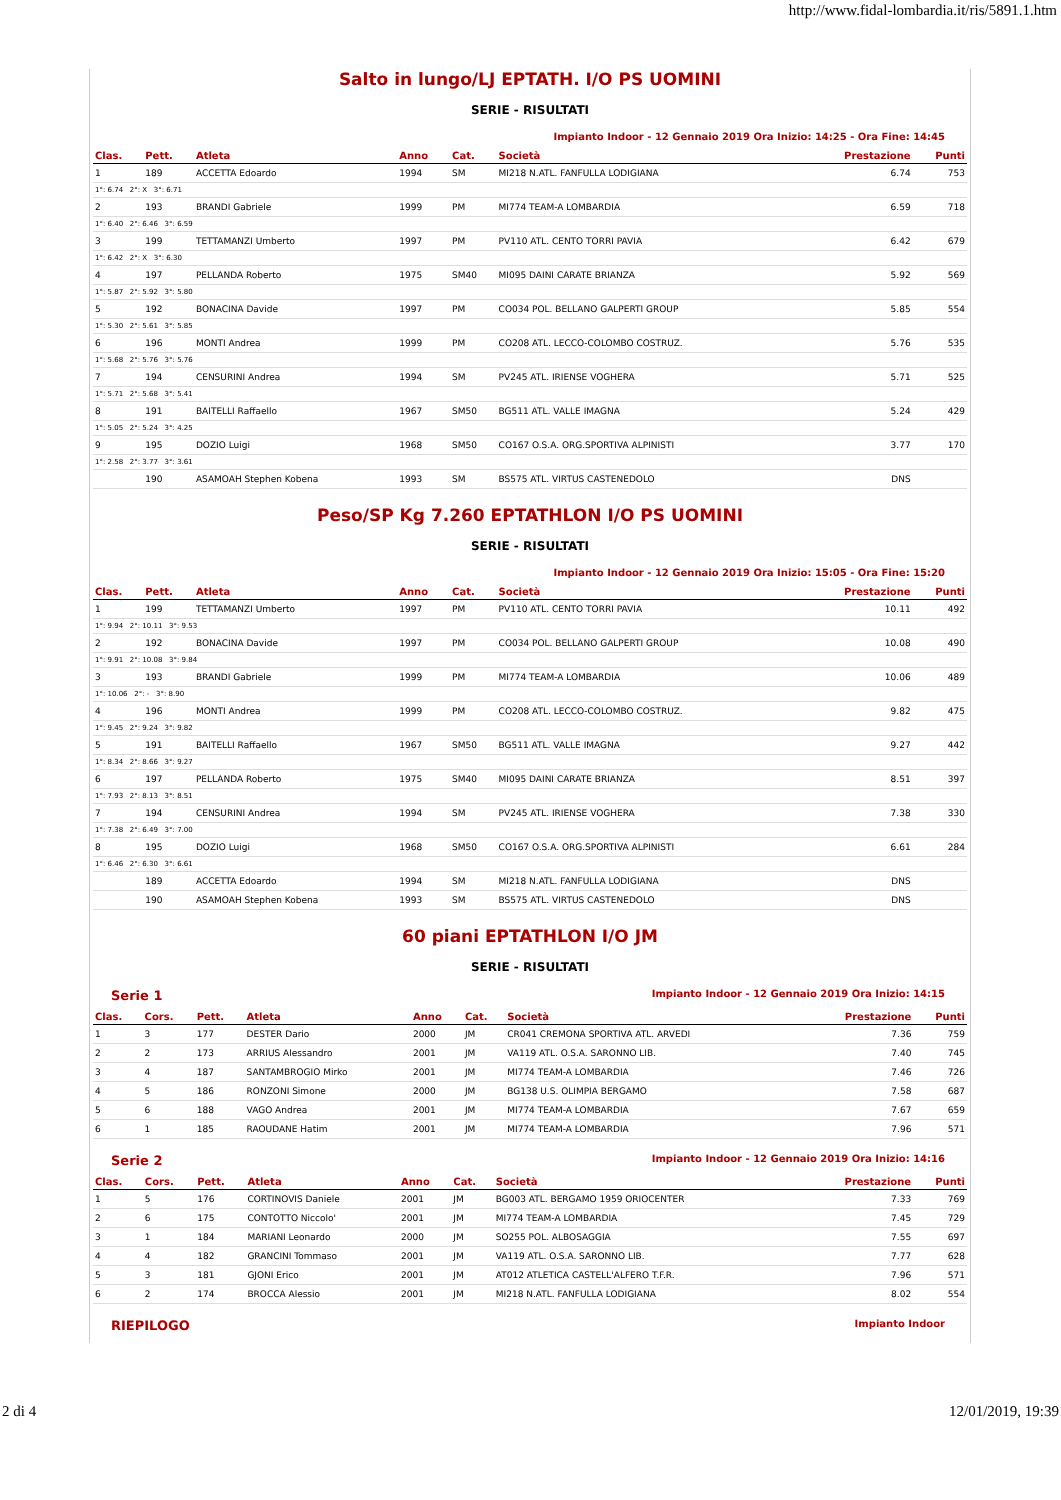http://www.fidal-lombardia.it/ris/5891.1.htm
Salto in lungo/LJ EPTATH. I/O PS UOMINI
SERIE - RISULTATI
Impianto Indoor - 12 Gennaio 2019 Ora Inizio: 14:25 - Ora Fine: 14:45
| Clas. | Pett. | Atleta | Anno | Cat. | Società | Prestazione | Punti |
| --- | --- | --- | --- | --- | --- | --- | --- |
| 1 | 189 | ACCETTA Edoardo | 1994 | SM | MI218 N.ATL. FANFULLA LODIGIANA | 6.74 | 753 |
| 1°: 6.74 2°: X 3°: 6.71 | | | | | | | |
| 2 | 193 | BRANDI Gabriele | 1999 | PM | MI774 TEAM-A LOMBARDIA | 6.59 | 718 |
| 1°: 6.40 2°: 6.46 3°: 6.59 | | | | | | | |
| 3 | 199 | TETTAMANZI Umberto | 1997 | PM | PV110 ATL. CENTO TORRI PAVIA | 6.42 | 679 |
| 1°: 6.42 2°: X 3°: 6.30 | | | | | | | |
| 4 | 197 | PELLANDA Roberto | 1975 | SM40 | MI095 DAINI CARATE BRIANZA | 5.92 | 569 |
| 1°: 5.87 2°: 5.92 3°: 5.80 | | | | | | | |
| 5 | 192 | BONACINA Davide | 1997 | PM | CO034 POL. BELLANO GALPERTI GROUP | 5.85 | 554 |
| 1°: 5.30 2°: 5.61 3°: 5.85 | | | | | | | |
| 6 | 196 | MONTI Andrea | 1999 | PM | CO208 ATL. LECCO-COLOMBO COSTRUZ. | 5.76 | 535 |
| 1°: 5.68 2°: 5.76 3°: 5.76 | | | | | | | |
| 7 | 194 | CENSURINI Andrea | 1994 | SM | PV245 ATL. IRIENSE VOGHERA | 5.71 | 525 |
| 1°: 5.71 2°: 5.68 3°: 5.41 | | | | | | | |
| 8 | 191 | BAITELLI Raffaello | 1967 | SM50 | BG511 ATL. VALLE IMAGNA | 5.24 | 429 |
| 1°: 5.05 2°: 5.24 3°: 4.25 | | | | | | | |
| 9 | 195 | DOZIO Luigi | 1968 | SM50 | CO167 O.S.A. ORG.SPORTIVA ALPINISTI | 3.77 | 170 |
| 1°: 2.58 2°: 3.77 3°: 3.61 | | | | | | | |
| | 190 | ASAMOAH Stephen Kobena | 1993 | SM | BS575 ATL. VIRTUS CASTENEDOLO | DNS | |
Peso/SP Kg 7.260 EPTATHLON I/O PS UOMINI
SERIE - RISULTATI
Impianto Indoor - 12 Gennaio 2019 Ora Inizio: 15:05 - Ora Fine: 15:20
| Clas. | Pett. | Atleta | Anno | Cat. | Società | Prestazione | Punti |
| --- | --- | --- | --- | --- | --- | --- | --- |
| 1 | 199 | TETTAMANZI Umberto | 1997 | PM | PV110 ATL. CENTO TORRI PAVIA | 10.11 | 492 |
| 1°: 9.94 2°: 10.11 3°: 9.53 | | | | | | | |
| 2 | 192 | BONACINA Davide | 1997 | PM | CO034 POL. BELLANO GALPERTI GROUP | 10.08 | 490 |
| 1°: 9.91 2°: 10.08 3°: 9.84 | | | | | | | |
| 3 | 193 | BRANDI Gabriele | 1999 | PM | MI774 TEAM-A LOMBARDIA | 10.06 | 489 |
| 1°: 10.06 2°: - 3°: 8.90 | | | | | | | |
| 4 | 196 | MONTI Andrea | 1999 | PM | CO208 ATL. LECCO-COLOMBO COSTRUZ. | 9.82 | 475 |
| 1°: 9.45 2°: 9.24 3°: 9.82 | | | | | | | |
| 5 | 191 | BAITELLI Raffaello | 1967 | SM50 | BG511 ATL. VALLE IMAGNA | 9.27 | 442 |
| 1°: 8.34 2°: 8.66 3°: 9.27 | | | | | | | |
| 6 | 197 | PELLANDA Roberto | 1975 | SM40 | MI095 DAINI CARATE BRIANZA | 8.51 | 397 |
| 1°: 7.93 2°: 8.13 3°: 8.51 | | | | | | | |
| 7 | 194 | CENSURINI Andrea | 1994 | SM | PV245 ATL. IRIENSE VOGHERA | 7.38 | 330 |
| 1°: 7.38 2°: 6.49 3°: 7.00 | | | | | | | |
| 8 | 195 | DOZIO Luigi | 1968 | SM50 | CO167 O.S.A. ORG.SPORTIVA ALPINISTI | 6.61 | 284 |
| 1°: 6.46 2°: 6.30 3°: 6.61 | | | | | | | |
| | 189 | ACCETTA Edoardo | 1994 | SM | MI218 N.ATL. FANFULLA LODIGIANA | DNS | |
| | 190 | ASAMOAH Stephen Kobena | 1993 | SM | BS575 ATL. VIRTUS CASTENEDOLO | DNS | |
60 piani EPTATHLON I/O JM
SERIE - RISULTATI
Serie 1 Impianto Indoor - 12 Gennaio 2019 Ora Inizio: 14:15
| Clas. | Cors. | Pett. | Atleta | Anno | Cat. | Società | Prestazione | Punti |
| --- | --- | --- | --- | --- | --- | --- | --- | --- |
| 1 | 3 | 177 | DESTER Dario | 2000 | JM | CR041 CREMONA SPORTIVA ATL. ARVEDI | 7.36 | 759 |
| 2 | 2 | 173 | ARRIUS Alessandro | 2001 | JM | VA119 ATL. O.S.A. SARONNO LIB. | 7.40 | 745 |
| 3 | 4 | 187 | SANTAMBROGIO Mirko | 2001 | JM | MI774 TEAM-A LOMBARDIA | 7.46 | 726 |
| 4 | 5 | 186 | RONZONI Simone | 2000 | JM | BG138 U.S. OLIMPIA BERGAMO | 7.58 | 687 |
| 5 | 6 | 188 | VAGO Andrea | 2001 | JM | MI774 TEAM-A LOMBARDIA | 7.67 | 659 |
| 6 | 1 | 185 | RAOUDANE Hatim | 2001 | JM | MI774 TEAM-A LOMBARDIA | 7.96 | 571 |
Serie 2 Impianto Indoor - 12 Gennaio 2019 Ora Inizio: 14:16
| Clas. | Cors. | Pett. | Atleta | Anno | Cat. | Società | Prestazione | Punti |
| --- | --- | --- | --- | --- | --- | --- | --- | --- |
| 1 | 5 | 176 | CORTINOVIS Daniele | 2001 | JM | BG003 ATL. BERGAMO 1959 ORIOCENTER | 7.33 | 769 |
| 2 | 6 | 175 | CONTOTTO Niccolo' | 2001 | JM | MI774 TEAM-A LOMBARDIA | 7.45 | 729 |
| 3 | 1 | 184 | MARIANI Leonardo | 2000 | JM | SO255 POL. ALBOSAGGIA | 7.55 | 697 |
| 4 | 4 | 182 | GRANCINI Tommaso | 2001 | JM | VA119 ATL. O.S.A. SARONNO LIB. | 7.77 | 628 |
| 5 | 3 | 181 | GJONI Erico | 2001 | JM | AT012 ATLETICA CASTELL'ALFERO T.F.R. | 7.96 | 571 |
| 6 | 2 | 174 | BROCCA Alessio | 2001 | JM | MI218 N.ATL. FANFULLA LODIGIANA | 8.02 | 554 |
RIEPILOGO Impianto Indoor
2 di 4 12/01/2019, 19:39